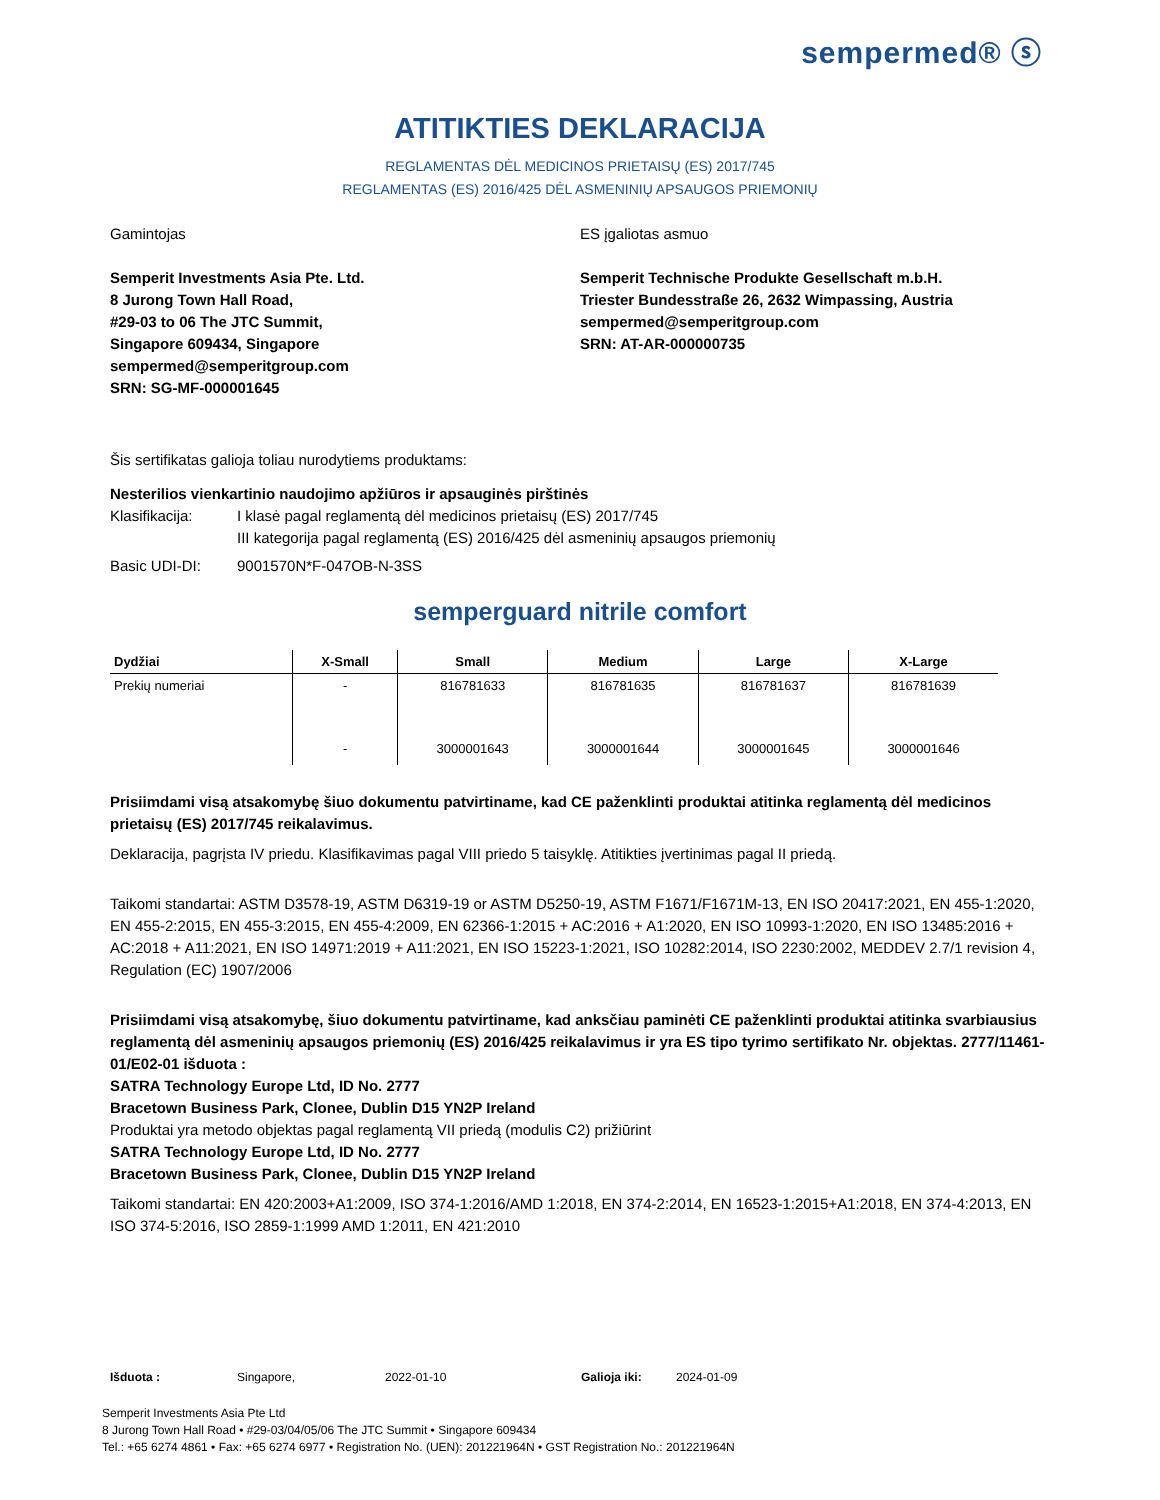sempermed® ⓢ
ATITIKTIES DEKLARACIJA
REGLAMENTAS DĖL MEDICINOS PRIETAISŲ (ES) 2017/745
REGLAMENTAS (ES) 2016/425 DĖL ASMENINIŲ APSAUGOS PRIEMONIŲ
Gamintojas
Semperit Investments Asia Pte. Ltd.
8 Jurong Town Hall Road,
#29-03 to 06 The JTC Summit,
Singapore 609434, Singapore
sempermed@semperitgroup.com
SRN: SG-MF-000001645
ES įgaliotas asmuo
Semperit Technische Produkte Gesellschaft m.b.H.
Triester Bundesstraße 26, 2632 Wimpassing, Austria
sempermed@semperitgroup.com
SRN: AT-AR-000000735
Šis sertifikatas galioja toliau nurodytiems produktams:
Nesterilios vienkartinio naudojimo apžiūros ir apsauginės pirštinės
Klasifikacija: I klasė pagal reglamentą dėl medicinos prietaisų (ES) 2017/745
III kategorija pagal reglamentą (ES) 2016/425 dėl asmeninių apsaugos priemonių
Basic UDI-DI: 9001570N*F-047OB-N-3SS
semperguard nitrile comfort
| Dydžiai | X-Small | Small | Medium | Large | X-Large |
| --- | --- | --- | --- | --- | --- |
| Prekių numeriai | - | 816781633 | 816781635 | 816781637 | 816781639 |
| | - | 3000001643 | 3000001644 | 3000001645 | 3000001646 |
Prisiimdami visą atsakomybę šiuo dokumentu patvirtiname, kad CE paženklinti produktai atitinka reglamentą dėl medicinos prietaisų (ES) 2017/745 reikalavimus.
Deklaracija, pagrįsta IV priedu. Klasifikavimas pagal VIII priedo 5 taisyklę. Atitikties įvertinimas pagal II priedą.
Taikomi standartai: ASTM D3578-19, ASTM D6319-19 or ASTM D5250-19, ASTM F1671/F1671M-13, EN ISO 20417:2021, EN 455-1:2020, EN 455-2:2015, EN 455-3:2015, EN 455-4:2009, EN 62366-1:2015 + AC:2016 + A1:2020, EN ISO 10993-1:2020, EN ISO 13485:2016 + AC:2018 + A11:2021, EN ISO 14971:2019 + A11:2021, EN ISO 15223-1:2021, ISO 10282:2014, ISO 2230:2002, MEDDEV 2.7/1 revision 4, Regulation (EC) 1907/2006
Prisiimdami visą atsakomybę, šiuo dokumentu patvirtiname, kad anksčiau paminėti CE paženklinti produktai atitinka svarbiausius reglamentą dėl asmeninių apsaugos priemonių (ES) 2016/425 reikalavimus ir yra ES tipo tyrimo sertifikato Nr. objektas. 2777/11461-01/E02-01 išduota :
SATRA Technology Europe Ltd, ID No. 2777
Bracetown Business Park, Clonee, Dublin D15 YN2P Ireland
Produktai yra metodo objektas pagal reglamentą VII priedą (modulis C2) prižiūrint
SATRA Technology Europe Ltd, ID No. 2777
Bracetown Business Park, Clonee, Dublin D15 YN2P Ireland
Taikomi standartai: EN 420:2003+A1:2009, ISO 374-1:2016/AMD 1:2018, EN 374-2:2014, EN 16523-1:2015+A1:2018, EN 374-4:2013, EN ISO 374-5:2016, ISO 2859-1:1999 AMD 1:2011, EN 421:2010
Išduota : Singapore, 2022-01-10 Galioja iki: 2024-01-09
Semperit Investments Asia Pte Ltd
8 Jurong Town Hall Road • #29-03/04/05/06 The JTC Summit • Singapore 609434
Tel.: +65 6274 4861 • Fax: +65 6274 6977 • Registration No. (UEN): 201221964N • GST Registration No.: 201221964N